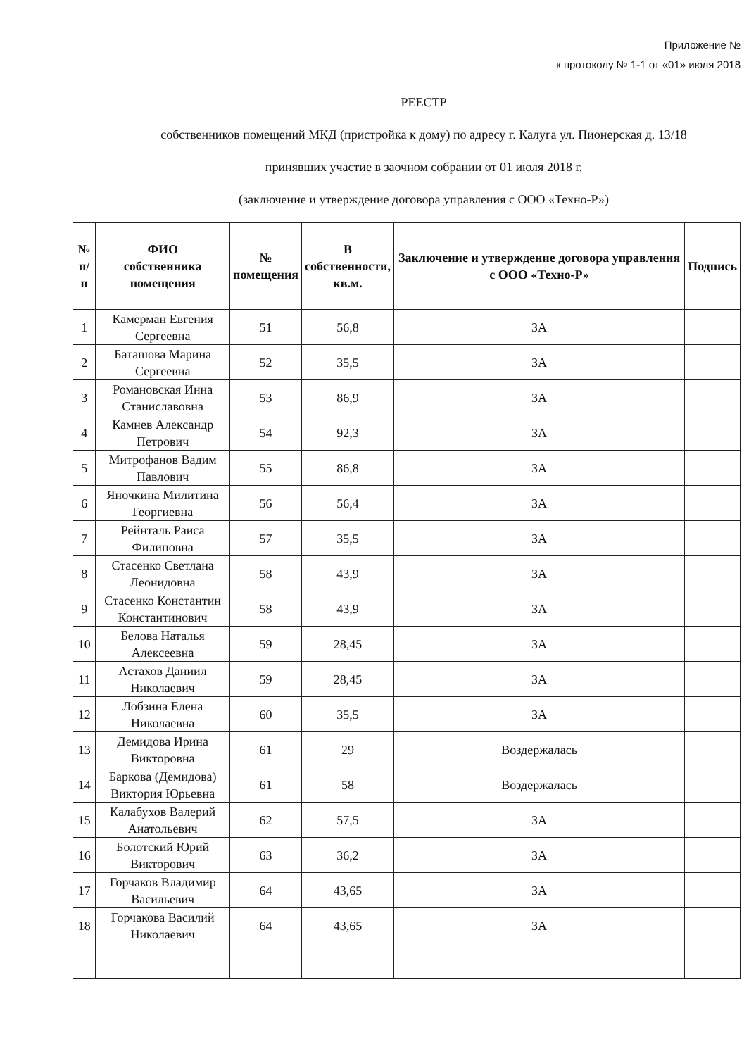Приложение №
к протоколу № 1-1 от «01» июля 2018
РЕЕСТР
собственников помещений МКД (пристройка к дому) по адресу г. Калуга ул. Пионерская д. 13/18
принявших участие в заочном собрании от 01 июля 2018 г.
(заключение и утверждение договора управления с ООО «Техно-Р»)
| № п/п | ФИО собственника помещения | № помещения | В собственности, кв.м. | Заключение и утверждение договора управления с ООО «Техно-Р» | Подпись |
| --- | --- | --- | --- | --- | --- |
| 1 | Камерман Евгения Сергеевна | 51 | 56,8 | ЗА | |
| 2 | Баташова Марина Сергеевна | 52 | 35,5 | ЗА | |
| 3 | Романовская Инна Станиславовна | 53 | 86,9 | ЗА | |
| 4 | Камнев Александр Петрович | 54 | 92,3 | ЗА | |
| 5 | Митрофанов Вадим Павлович | 55 | 86,8 | ЗА | |
| 6 | Яночкина Милитина Георгиевна | 56 | 56,4 | ЗА | |
| 7 | Рейнталь Раиса Филиповна | 57 | 35,5 | ЗА | |
| 8 | Стасенко Светлана Леонидовна | 58 | 43,9 | ЗА | |
| 9 | Стасенко Константин Константинович | 58 | 43,9 | ЗА | |
| 10 | Белова Наталья Алексеевна | 59 | 28,45 | ЗА | |
| 11 | Астахов Даниил Николаевич | 59 | 28,45 | ЗА | |
| 12 | Лобзина Елена Николаевна | 60 | 35,5 | ЗА | |
| 13 | Демидова Ирина Викторовна | 61 | 29 | Воздержалась | |
| 14 | Баркова (Демидова) Виктория Юрьевна | 61 | 58 | Воздержалась | |
| 15 | Калабухов Валерий Анатольевич | 62 | 57,5 | ЗА | |
| 16 | Болотский Юрий Викторович | 63 | 36,2 | ЗА | |
| 17 | Горчаков Владимир Васильевич | 64 | 43,65 | ЗА | |
| 18 | Горчакова Василий Николаевич | 64 | 43,65 | ЗА | |